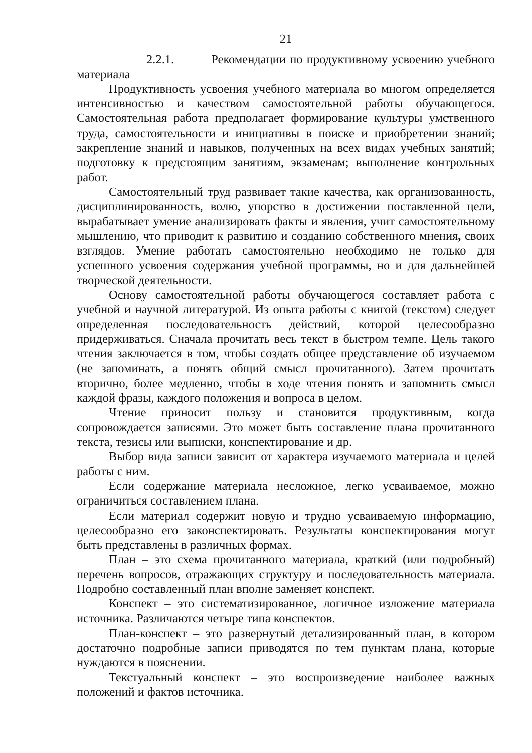21
2.2.1. Рекомендации по продуктивному усвоению учебного материала
Продуктивность усвоения учебного материала во многом определяется интенсивностью и качеством самостоятельной работы обучающегося. Самостоятельная работа предполагает формирование культуры умственного труда, самостоятельности и инициативы в поиске и приобретении знаний; закрепление знаний и навыков, полученных на всех видах учебных занятий; подготовку к предстоящим занятиям, экзаменам; выполнение контрольных работ.
Самостоятельный труд развивает такие качества, как организованность, дисциплинированность, волю, упорство в достижении поставленной цели, вырабатывает умение анализировать факты и явления, учит самостоятельному мышлению, что приводит к развитию и созданию собственного мнения, своих взглядов. Умение работать самостоятельно необходимо не только для успешного усвоения содержания учебной программы, но и для дальнейшей творческой деятельности.
Основу самостоятельной работы обучающегося составляет работа с учебной и научной литературой. Из опыта работы с книгой (текстом) следует определенная последовательность действий, которой целесообразно придерживаться. Сначала прочитать весь текст в быстром темпе. Цель такого чтения заключается в том, чтобы создать общее представление об изучаемом (не запоминать, а понять общий смысл прочитанного). Затем прочитать вторично, более медленно, чтобы в ходе чтения понять и запомнить смысл каждой фразы, каждого положения и вопроса в целом.
Чтение приносит пользу и становится продуктивным, когда сопровождается записями. Это может быть составление плана прочитанного текста, тезисы или выписки, конспектирование и др.
Выбор вида записи зависит от характера изучаемого материала и целей работы с ним.
Если содержание материала несложное, легко усваиваемое, можно ограничиться составлением плана.
Если материал содержит новую и трудно усваиваемую информацию, целесообразно его законспектировать. Результаты конспектирования могут быть представлены в различных формах.
План – это схема прочитанного материала, краткий (или подробный) перечень вопросов, отражающих структуру и последовательность материала. Подробно составленный план вполне заменяет конспект.
Конспект – это систематизированное, логичное изложение материала источника. Различаются четыре типа конспектов.
План-конспект – это развернутый детализированный план, в котором достаточно подробные записи приводятся по тем пунктам плана, которые нуждаются в пояснении.
Текстуальный конспект – это воспроизведение наиболее важных положений и фактов источника.